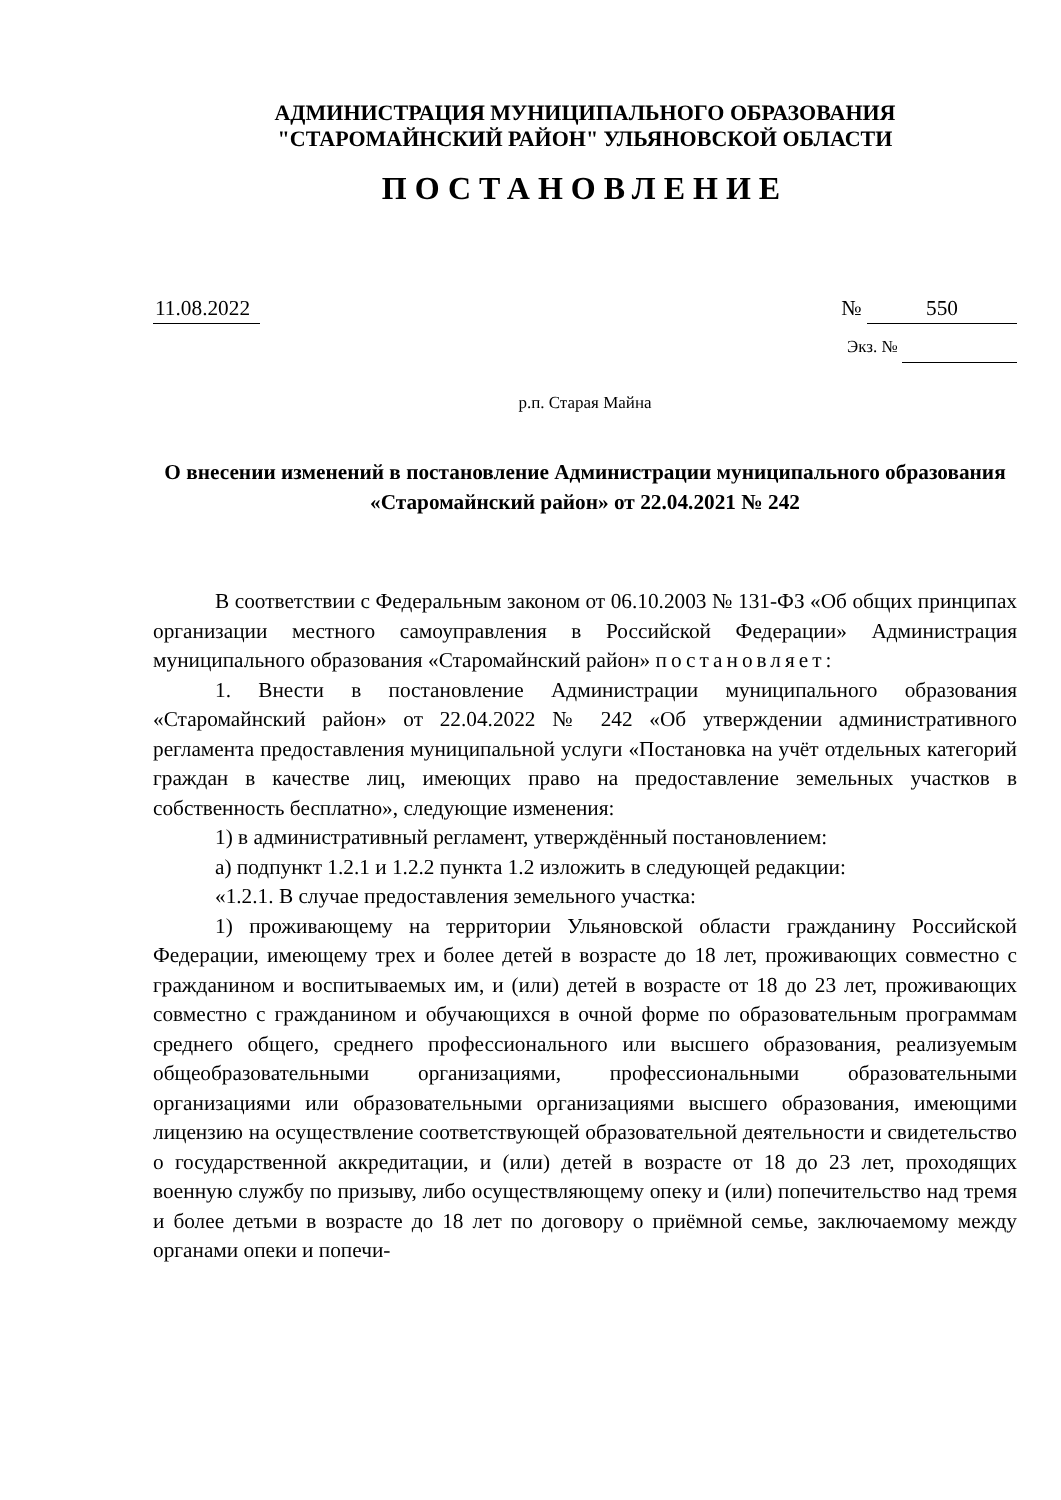АДМИНИСТРАЦИЯ МУНИЦИПАЛЬНОГО ОБРАЗОВАНИЯ
"СТАРОМАЙНСКИЙ РАЙОН" УЛЬЯНОВСКОЙ ОБЛАСТИ
ПОСТАНОВЛЕНИЕ
11.08.2022 № 550
Экз. №
р.п. Старая Майна
О внесении изменений в постановление Администрации муниципального образования «Старомайнский район» от 22.04.2021 № 242
В соответствии с Федеральным законом от 06.10.2003 № 131-ФЗ «Об общих принципах организации местного самоуправления в Российской Федерации» Администрация муниципального образования «Старомайнский район» постановляет:
1. Внести в постановление Администрации муниципального образования «Старомайнский район» от 22.04.2022 № 242 «Об утверждении административного регламента предоставления муниципальной услуги «Постановка на учёт отдельных категорий граждан в качестве лиц, имеющих право на предоставление земельных участков в собственность бесплатно», следующие изменения:
1) в административный регламент, утверждённый постановлением:
а) подпункт 1.2.1 и 1.2.2 пункта 1.2 изложить в следующей редакции:
«1.2.1. В случае предоставления земельного участка:
1) проживающему на территории Ульяновской области гражданину Российской Федерации, имеющему трех и более детей в возрасте до 18 лет, проживающих совместно с гражданином и воспитываемых им, и (или) детей в возрасте от 18 до 23 лет, проживающих совместно с гражданином и обучающихся в очной форме по образовательным программам среднего общего, среднего профессионального или высшего образования, реализуемым общеобразовательными организациями, профессиональными образовательными организациями или образовательными организациями высшего образования, имеющими лицензию на осуществление соответствующей образовательной деятельности и свидетельство о государственной аккредитации, и (или) детей в возрасте от 18 до 23 лет, проходящих военную службу по призыву, либо осуществляющему опеку и (или) попечительство над тремя и более детьми в возрасте до 18 лет по договору о приёмной семье, заключаемому между органами опеки и попечи-